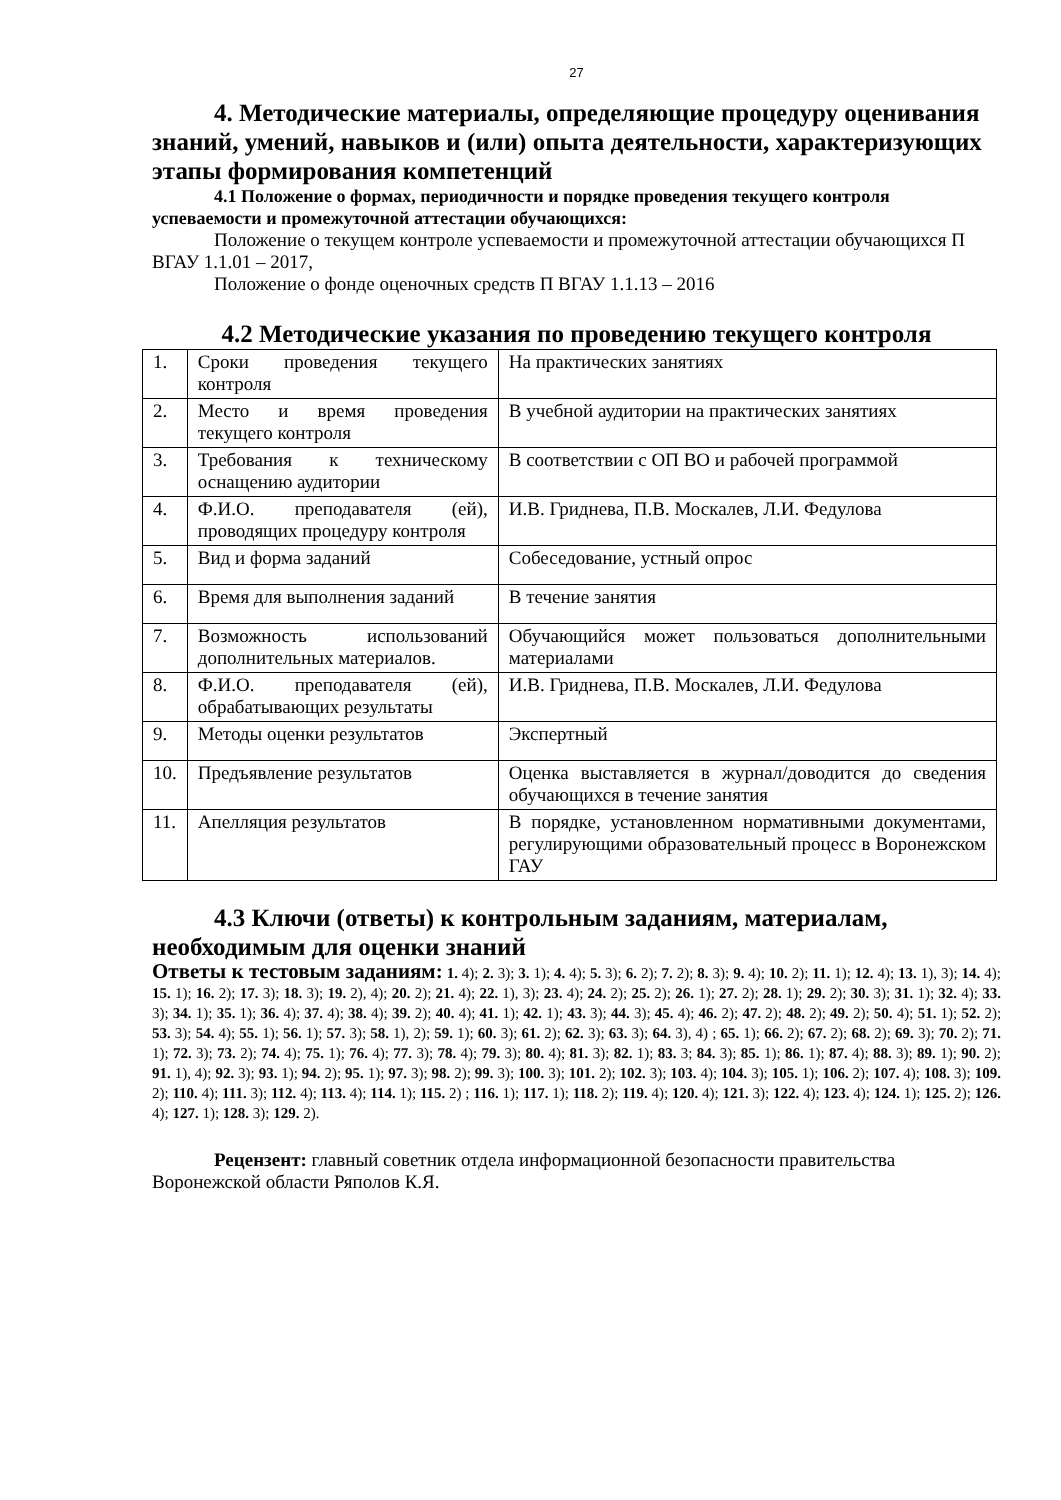27
4. Методические материалы, определяющие процедуру оценивания знаний, умений, навыков и (или) опыта деятельности, характеризующих этапы формирования компетенций
4.1 Положение о формах, периодичности и порядке проведения текущего контроля успеваемости и промежуточной аттестации обучающихся:
Положение о текущем контроле успеваемости и промежуточной аттестации обучающихся П ВГАУ 1.1.01 – 2017,
Положение о фонде оценочных средств П ВГАУ 1.1.13 – 2016
4.2 Методические указания по проведению текущего контроля
| 1. | Сроки проведения текущего контроля | На практических занятиях |
| 2. | Место и время проведения текущего контроля | В учебной аудитории на практических занятиях |
| 3. | Требования к техническому оснащению аудитории | В соответствии с ОП ВО и рабочей программой |
| 4. | Ф.И.О. преподавателя (ей), проводящих процедуру контроля | И.В. Гриднева, П.В. Москалев, Л.И. Федулова |
| 5. | Вид и форма заданий | Собеседование, устный опрос |
| 6. | Время для выполнения заданий | В течение занятия |
| 7. | Возможность использований дополнительных материалов. | Обучающийся может пользоваться дополнительными материалами |
| 8. | Ф.И.О. преподавателя (ей), обрабатывающих результаты | И.В. Гриднева, П.В. Москалев, Л.И. Федулова |
| 9. | Методы оценки результатов | Экспертный |
| 10. | Предъявление результатов | Оценка выставляется в журнал/доводится до сведения обучающихся в течение занятия |
| 11. | Апелляция результатов | В порядке, установленном нормативными документами, регулирующими образовательный процесс в Воронежском ГАУ |
4.3 Ключи (ответы) к контрольным заданиям, материалам, необходимым для оценки знаний
Ответы к тестовым заданиям: 1. 4); 2. 3); 3. 1); 4. 4); 5. 3); 6. 2); 7. 2); 8. 3); 9. 4); 10. 2); 11. 1); 12. 4); 13. 1), 3); 14. 4); 15. 1); 16. 2); 17. 3); 18. 3); 19. 2), 4); 20. 2); 21. 4); 22. 1), 3); 23. 4); 24. 2); 25. 2); 26. 1); 27. 2); 28. 1); 29. 2); 30. 3); 31. 1); 32. 4); 33. 3); 34. 1); 35. 1); 36. 4); 37. 4); 38. 4); 39. 2); 40. 4); 41. 1); 42. 1); 43. 3); 44. 3); 45. 4); 46. 2); 47. 2); 48. 2); 49. 2); 50. 4); 51. 1); 52. 2); 53. 3); 54. 4); 55. 1); 56. 1); 57. 3); 58. 1), 2); 59. 1); 60. 3); 61. 2); 62. 3); 63. 3); 64. 3), 4) ; 65. 1); 66. 2); 67. 2); 68. 2); 69. 3); 70. 2); 71. 1); 72. 3); 73. 2); 74. 4); 75. 1); 76. 4); 77. 3); 78. 4); 79. 3); 80. 4); 81. 3); 82. 1); 83. 3; 84. 3); 85. 1); 86. 1); 87. 4); 88. 3); 89. 1); 90. 2); 91. 1), 4); 92. 3); 93. 1); 94. 2); 95. 1); 97. 3); 98. 2); 99. 3); 100. 3); 101. 2); 102. 3); 103. 4); 104. 3); 105. 1); 106. 2); 107. 4); 108. 3); 109. 2); 110. 4); 111. 3); 112. 4); 113. 4); 114. 1); 115. 2) ; 116. 1); 117. 1); 118. 2); 119. 4); 120. 4); 121. 3); 122. 4); 123. 4); 124. 1); 125. 2); 126. 4); 127. 1); 128. 3); 129. 2).
Рецензент: главный советник отдела информационной безопасности правительства Воронежской области Ряполов К.Я.